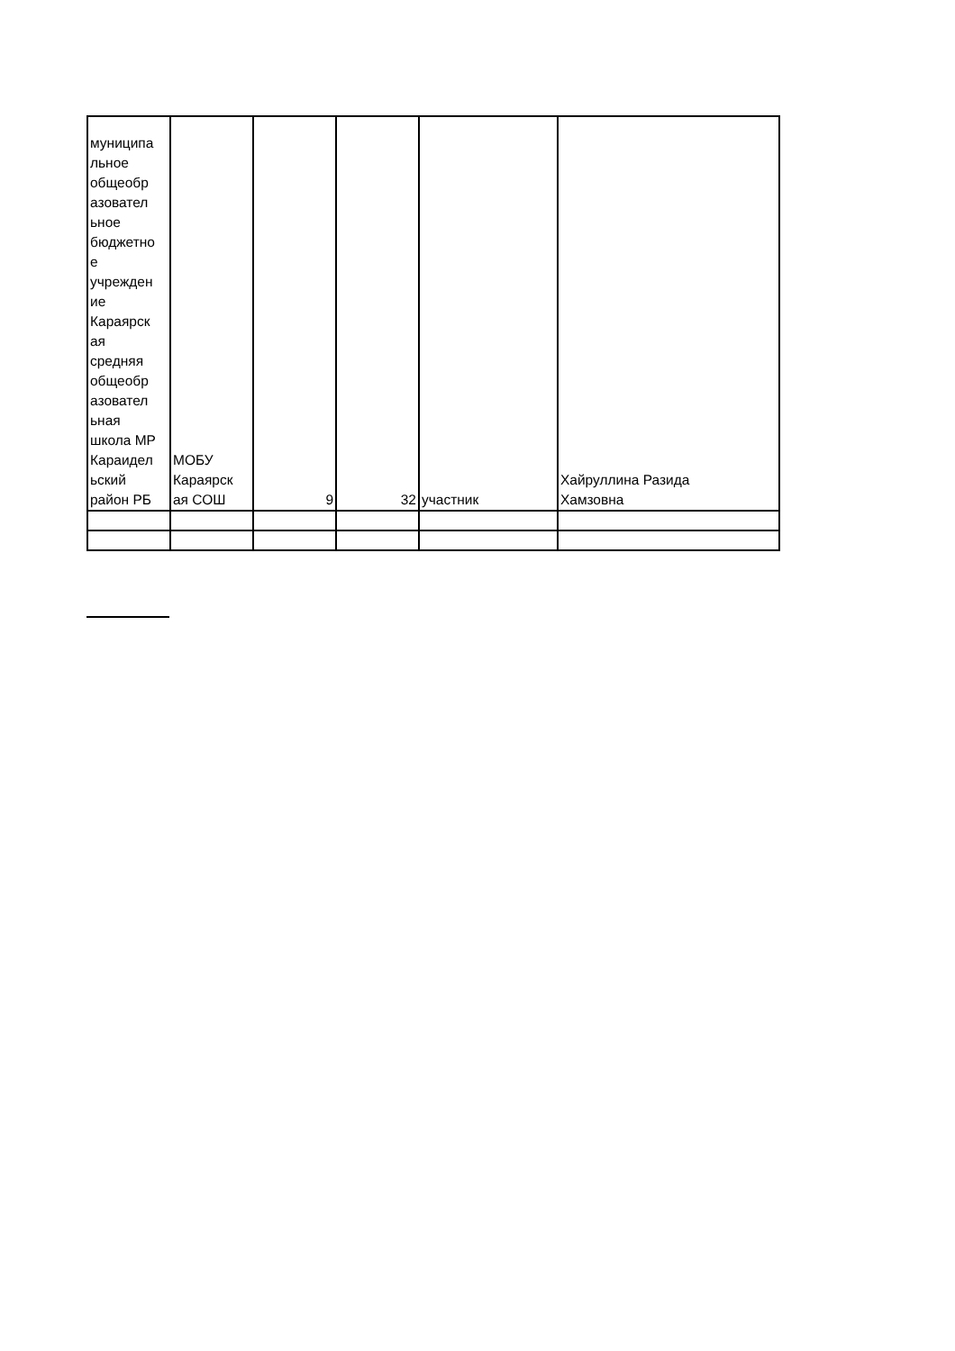| муниципа льное общеобр азовател ьное бюджетно е учрежден ие Караярск ая средняя общеобр азовател ьная школа МР Караидел ьский район РБ | МОБУ Караярск ая СОШ | 9 | 32 | участник | Хайруллина Разида Хамзовна |